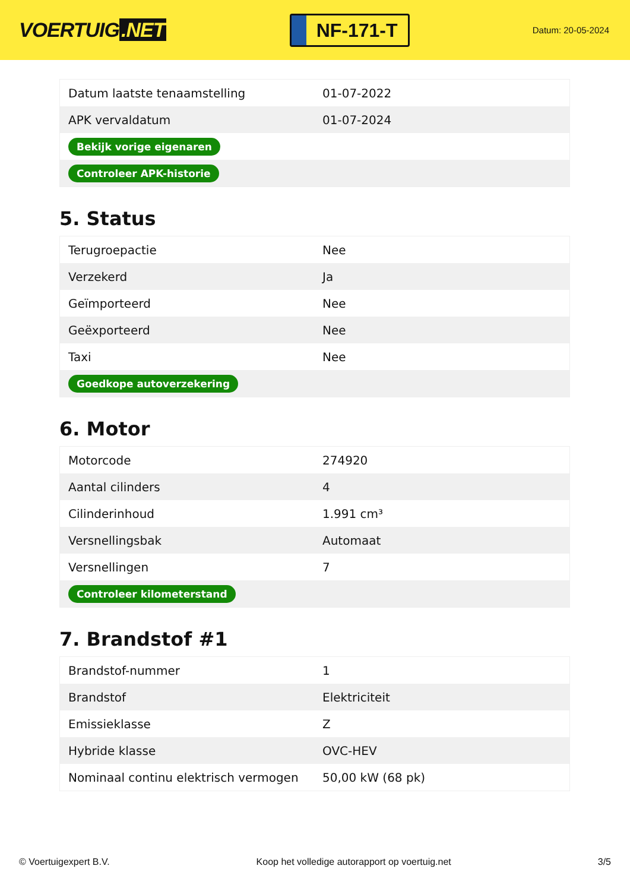VOERTUIG.NET
NF-171-T
Datum: 20-05-2024
| Datum laatste tenaamstelling | 01-07-2022 |
| APK vervaldatum | 01-07-2024 |
| Bekijk vorige eigenaren | |
| Controleer APK-historie | |
5. Status
| Terugroepactie | Nee |
| Verzekerd | Ja |
| Geïmporteerd | Nee |
| Geëxporteerd | Nee |
| Taxi | Nee |
| Goedkope autoverzekering | |
6. Motor
| Motorcode | 274920 |
| Aantal cilinders | 4 |
| Cilinderinhoud | 1.991 cm³ |
| Versnellingsbak | Automaat |
| Versnellingen | 7 |
| Controleer kilometerstand | |
7. Brandstof #1
| Brandstof-nummer | 1 |
| Brandstof | Elektriciteit |
| Emissieklasse | Z |
| Hybride klasse | OVC-HEV |
| Nominaal continu elektrisch vermogen | 50,00 kW (68 pk) |
© Voertuigexpert B.V. Koop het volledige autorapport op voertuig.net 3/5